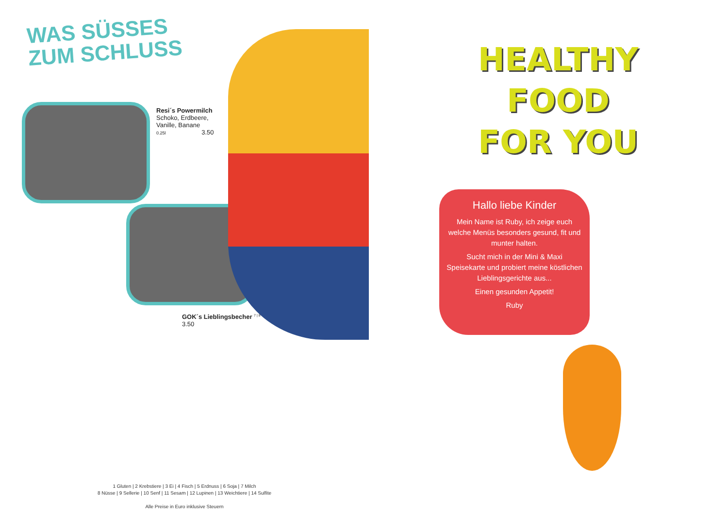WAS SÜSSES
ZUM SCHLUSS
Resi´s Powermilch
Schoko, Erdbeere,
Vanille, Banane
0.25l 3.50
GOK´s Lieblingsbecher <sup>7 | 8</sup>
3.50
1 Gluten | 2 Krebstiere | 3 Ei | 4 Fisch | 5 Erdnuss | 6 Soja | 7 Milch
8 Nüsse | 9 Sellerie | 10 Senf | 11 Sesam | 12 Lupinen | 13 Weichtiere | 14 Sulfite
Alle Preise in Euro inklusive Steuern
HEALTHY
FOOD
FOR YOU
Hallo liebe Kinder
Mein Name ist Ruby, ich zeige euch welche Menüs besonders gesund, fit und munter halten.
Sucht mich in der Mini & Maxi Speisekarte und probiert meine köstlichen Lieblingsgerichte aus...
Einen gesunden Appetit!
Ruby